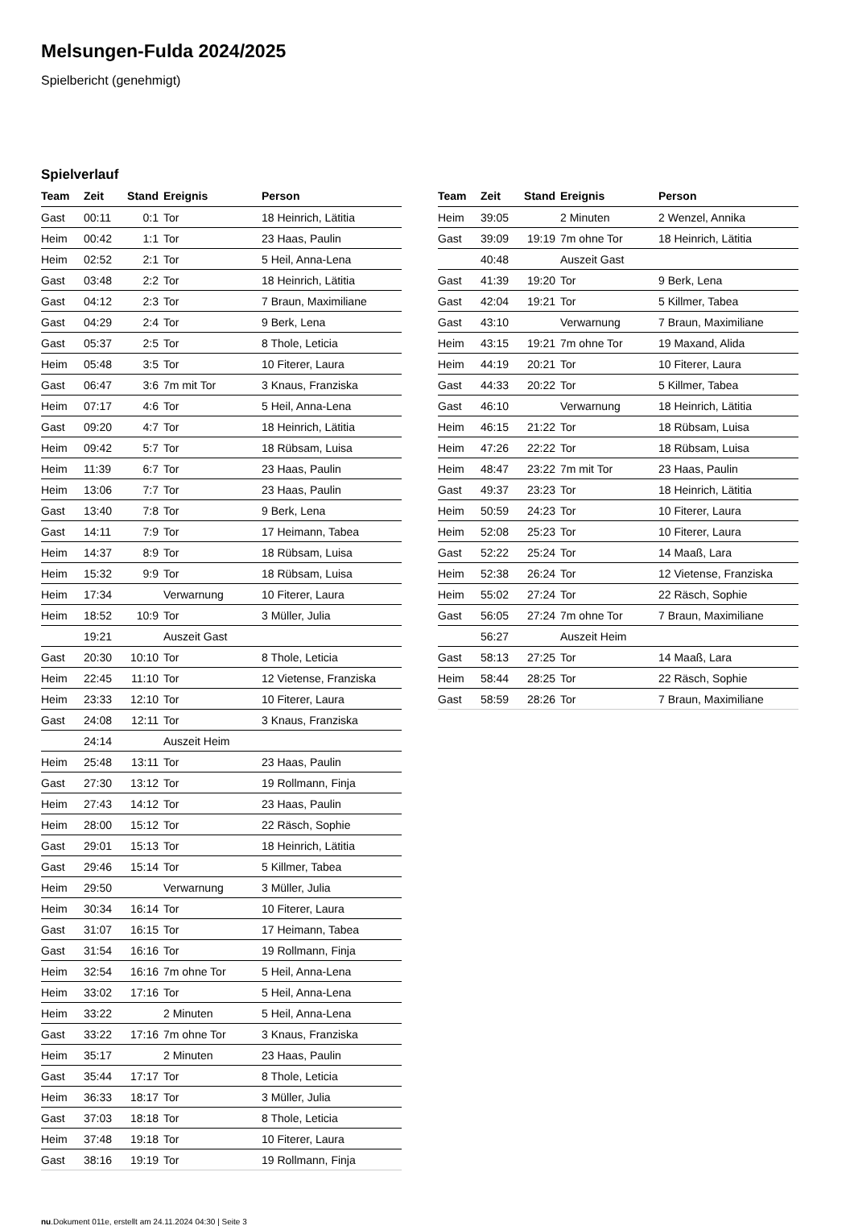Melsungen-Fulda 2024/2025
Spielbericht (genehmigt)
Spielverlauf
| Team | Zeit | Stand | Ereignis | Person |
| --- | --- | --- | --- | --- |
| Gast | 00:11 | 0:1 | Tor | 18 Heinrich, Lätitia |
| Heim | 00:42 | 1:1 | Tor | 23 Haas, Paulin |
| Heim | 02:52 | 2:1 | Tor | 5 Heil, Anna-Lena |
| Gast | 03:48 | 2:2 | Tor | 18 Heinrich, Lätitia |
| Gast | 04:12 | 2:3 | Tor | 7 Braun, Maximiliane |
| Gast | 04:29 | 2:4 | Tor | 9 Berk, Lena |
| Gast | 05:37 | 2:5 | Tor | 8 Thole, Leticia |
| Heim | 05:48 | 3:5 | Tor | 10 Fiterer, Laura |
| Gast | 06:47 | 3:6 | 7m mit Tor | 3 Knaus, Franziska |
| Heim | 07:17 | 4:6 | Tor | 5 Heil, Anna-Lena |
| Gast | 09:20 | 4:7 | Tor | 18 Heinrich, Lätitia |
| Heim | 09:42 | 5:7 | Tor | 18 Rübsam, Luisa |
| Heim | 11:39 | 6:7 | Tor | 23 Haas, Paulin |
| Heim | 13:06 | 7:7 | Tor | 23 Haas, Paulin |
| Gast | 13:40 | 7:8 | Tor | 9 Berk, Lena |
| Gast | 14:11 | 7:9 | Tor | 17 Heimann, Tabea |
| Heim | 14:37 | 8:9 | Tor | 18 Rübsam, Luisa |
| Heim | 15:32 | 9:9 | Tor | 18 Rübsam, Luisa |
| Heim | 17:34 | | Verwarnung | 10 Fiterer, Laura |
| Heim | 18:52 | 10:9 | Tor | 3 Müller, Julia |
| | 19:21 | | Auszeit Gast | |
| Gast | 20:30 | 10:10 | Tor | 8 Thole, Leticia |
| Heim | 22:45 | 11:10 | Tor | 12 Vietense, Franziska |
| Heim | 23:33 | 12:10 | Tor | 10 Fiterer, Laura |
| Gast | 24:08 | 12:11 | Tor | 3 Knaus, Franziska |
| | 24:14 | | Auszeit Heim | |
| Heim | 25:48 | 13:11 | Tor | 23 Haas, Paulin |
| Gast | 27:30 | 13:12 | Tor | 19 Rollmann, Finja |
| Heim | 27:43 | 14:12 | Tor | 23 Haas, Paulin |
| Heim | 28:00 | 15:12 | Tor | 22 Räsch, Sophie |
| Gast | 29:01 | 15:13 | Tor | 18 Heinrich, Lätitia |
| Gast | 29:46 | 15:14 | Tor | 5 Killmer, Tabea |
| Heim | 29:50 | | Verwarnung | 3 Müller, Julia |
| Heim | 30:34 | 16:14 | Tor | 10 Fiterer, Laura |
| Gast | 31:07 | 16:15 | Tor | 17 Heimann, Tabea |
| Gast | 31:54 | 16:16 | Tor | 19 Rollmann, Finja |
| Heim | 32:54 | 16:16 | 7m ohne Tor | 5 Heil, Anna-Lena |
| Heim | 33:02 | 17:16 | Tor | 5 Heil, Anna-Lena |
| Heim | 33:22 | | 2 Minuten | 5 Heil, Anna-Lena |
| Gast | 33:22 | 17:16 | 7m ohne Tor | 3 Knaus, Franziska |
| Heim | 35:17 | | 2 Minuten | 23 Haas, Paulin |
| Gast | 35:44 | 17:17 | Tor | 8 Thole, Leticia |
| Heim | 36:33 | 18:17 | Tor | 3 Müller, Julia |
| Gast | 37:03 | 18:18 | Tor | 8 Thole, Leticia |
| Heim | 37:48 | 19:18 | Tor | 10 Fiterer, Laura |
| Gast | 38:16 | 19:19 | Tor | 19 Rollmann, Finja |
| Team | Zeit | Stand | Ereignis | Person |
| --- | --- | --- | --- | --- |
| Heim | 39:05 | | 2 Minuten | 2 Wenzel, Annika |
| Gast | 39:09 | 19:19 | 7m ohne Tor | 18 Heinrich, Lätitia |
| | 40:48 | | Auszeit Gast | |
| Gast | 41:39 | 19:20 | Tor | 9 Berk, Lena |
| Gast | 42:04 | 19:21 | Tor | 5 Killmer, Tabea |
| Gast | 43:10 | | Verwarnung | 7 Braun, Maximiliane |
| Heim | 43:15 | 19:21 | 7m ohne Tor | 19 Maxand, Alida |
| Heim | 44:19 | 20:21 | Tor | 10 Fiterer, Laura |
| Gast | 44:33 | 20:22 | Tor | 5 Killmer, Tabea |
| Gast | 46:10 | | Verwarnung | 18 Heinrich, Lätitia |
| Heim | 46:15 | 21:22 | Tor | 18 Rübsam, Luisa |
| Heim | 47:26 | 22:22 | Tor | 18 Rübsam, Luisa |
| Heim | 48:47 | 23:22 | 7m mit Tor | 23 Haas, Paulin |
| Gast | 49:37 | 23:23 | Tor | 18 Heinrich, Lätitia |
| Heim | 50:59 | 24:23 | Tor | 10 Fiterer, Laura |
| Heim | 52:08 | 25:23 | Tor | 10 Fiterer, Laura |
| Gast | 52:22 | 25:24 | Tor | 14 Maaß, Lara |
| Heim | 52:38 | 26:24 | Tor | 12 Vietense, Franziska |
| Heim | 55:02 | 27:24 | Tor | 22 Räsch, Sophie |
| Gast | 56:05 | 27:24 | 7m ohne Tor | 7 Braun, Maximiliane |
| | 56:27 | | Auszeit Heim | |
| Gast | 58:13 | 27:25 | Tor | 14 Maaß, Lara |
| Heim | 58:44 | 28:25 | Tor | 22 Räsch, Sophie |
| Gast | 58:59 | 28:26 | Tor | 7 Braun, Maximiliane |
nu.Dokument 011e, erstellt am 24.11.2024 04:30 | Seite 3